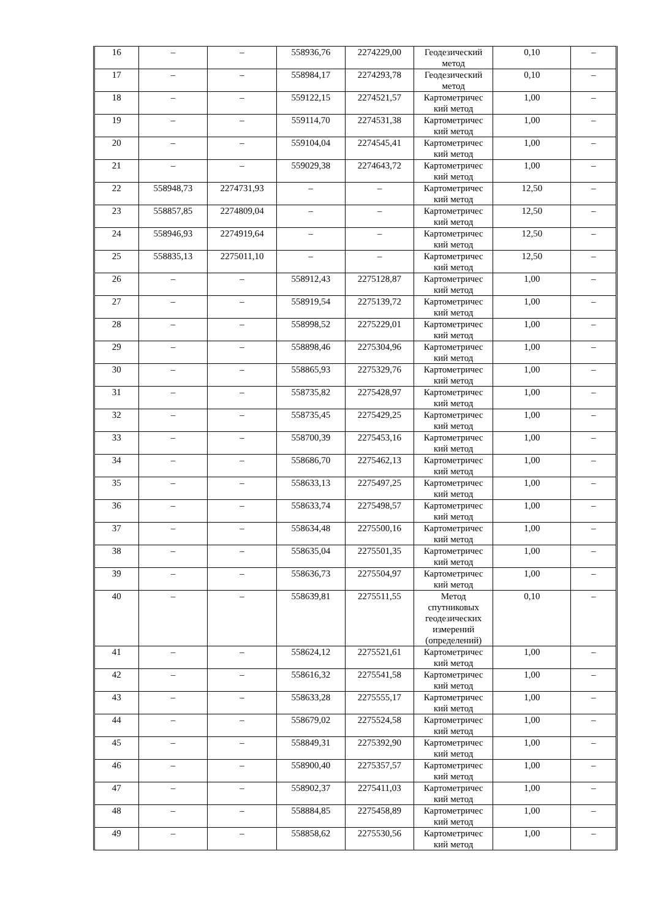| 16 | – | – | 558936,76 | 2274229,00 | Геодезический метод | 0,10 | – |
| 17 | – | – | 558984,17 | 2274293,78 | Геодезический метод | 0,10 | – |
| 18 | – | – | 559122,15 | 2274521,57 | Картометричес кий метод | 1,00 | – |
| 19 | – | – | 559114,70 | 2274531,38 | Картометричес кий метод | 1,00 | – |
| 20 | – | – | 559104,04 | 2274545,41 | Картометричес кий метод | 1,00 | – |
| 21 | – | – | 559029,38 | 2274643,72 | Картометричес кий метод | 1,00 | – |
| 22 | 558948,73 | 2274731,93 | – | – | Картометричес кий метод | 12,50 | – |
| 23 | 558857,85 | 2274809,04 | – | – | Картометричес кий метод | 12,50 | – |
| 24 | 558946,93 | 2274919,64 | – | – | Картометричес кий метод | 12,50 | – |
| 25 | 558835,13 | 2275011,10 | – | – | Картометричес кий метод | 12,50 | – |
| 26 | – | – | 558912,43 | 2275128,87 | Картометричес кий метод | 1,00 | – |
| 27 | – | – | 558919,54 | 2275139,72 | Картометричес кий метод | 1,00 | – |
| 28 | – | – | 558998,52 | 2275229,01 | Картометричес кий метод | 1,00 | – |
| 29 | – | – | 558898,46 | 2275304,96 | Картометричес кий метод | 1,00 | – |
| 30 | – | – | 558865,93 | 2275329,76 | Картометричес кий метод | 1,00 | – |
| 31 | – | – | 558735,82 | 2275428,97 | Картометричес кий метод | 1,00 | – |
| 32 | – | – | 558735,45 | 2275429,25 | Картометричес кий метод | 1,00 | – |
| 33 | – | – | 558700,39 | 2275453,16 | Картометричес кий метод | 1,00 | – |
| 34 | – | – | 558686,70 | 2275462,13 | Картометричес кий метод | 1,00 | – |
| 35 | – | – | 558633,13 | 2275497,25 | Картометричес кий метод | 1,00 | – |
| 36 | – | – | 558633,74 | 2275498,57 | Картометричес кий метод | 1,00 | – |
| 37 | – | – | 558634,48 | 2275500,16 | Картометричес кий метод | 1,00 | – |
| 38 | – | – | 558635,04 | 2275501,35 | Картометричес кий метод | 1,00 | – |
| 39 | – | – | 558636,73 | 2275504,97 | Картометричес кий метод | 1,00 | – |
| 40 | – | – | 558639,81 | 2275511,55 | Метод спутниковых геодезических измерений (определений) | 0,10 | – |
| 41 | – | – | 558624,12 | 2275521,61 | Картометричес кий метод | 1,00 | – |
| 42 | – | – | 558616,32 | 2275541,58 | Картометричес кий метод | 1,00 | – |
| 43 | – | – | 558633,28 | 2275555,17 | Картометричес кий метод | 1,00 | – |
| 44 | – | – | 558679,02 | 2275524,58 | Картометричес кий метод | 1,00 | – |
| 45 | – | – | 558849,31 | 2275392,90 | Картометричес кий метод | 1,00 | – |
| 46 | – | – | 558900,40 | 2275357,57 | Картометричес кий метод | 1,00 | – |
| 47 | – | – | 558902,37 | 2275411,03 | Картометричес кий метод | 1,00 | – |
| 48 | – | – | 558884,85 | 2275458,89 | Картометричес кий метод | 1,00 | – |
| 49 | – | – | 558858,62 | 2275530,56 | Картометричес кий метод | 1,00 | – |